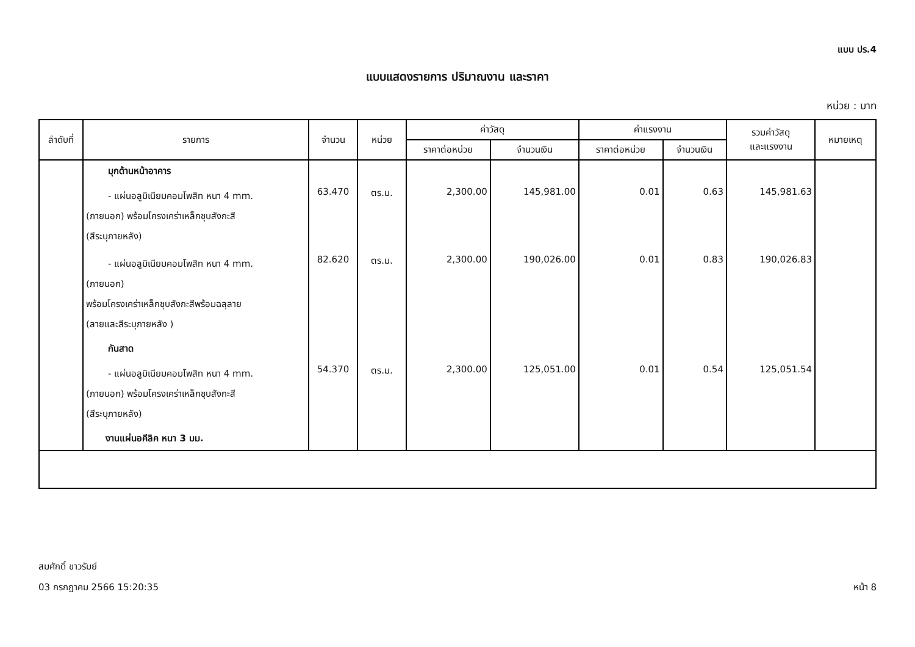แบบ ปร.4
แบบแสดงรายการ ปริมาณงาน และราคา
หน่วย : บาท
| ลำดับที่ | รายการ | จำนวน | หน่วย | ค่าวัสดุ | | ค่าแรงงาน | | รวมค่าวัสดุ และแรงงาน | หมายเหตุ |
| --- | --- | --- | --- | --- | --- | --- | --- | --- | --- |
| | | | | ราคาต่อหน่วย | จำนวนเงิน | ราคาต่อหน่วย | จำนวนเงิน | | |
| | มุกด้านหน้าอาคาร | | | | | | | | |
| | - แผ่นอลูมิเนียมคอมโพสิท หนา 4 mm. (ภายนอก) พร้อมโครงเคร่าเหล็กชุบสังกะสี (สีระบุภายหลัง) | 63.470 | ตร.ม. | 2,300.00 | 145,981.00 | 0.01 | 0.63 | 145,981.63 | |
| | - แผ่นอลูมิเนียมคอมโพสิท หนา 4 mm. (ภายนอก) พร้อมโครงเคร่าเหล็กชุบสังกะสีพร้อมฉลุลาย (ลายและสีระบุภายหลัง ) | 82.620 | ตร.ม. | 2,300.00 | 190,026.00 | 0.01 | 0.83 | 190,026.83 | |
| | กันสาด | | | | | | | | |
| | - แผ่นอลูมิเนียมคอมโพสิท หนา 4 mm. (ภายนอก) พร้อมโครงเคร่าเหล็กชุบสังกะสี (สีระบุภายหลัง) | 54.370 | ตร.ม. | 2,300.00 | 125,051.00 | 0.01 | 0.54 | 125,051.54 | |
| | งานแผ่นอคีลิค หนา 3 มม. | | | | | | | | |
สมศักดิ์ ขาวรัมย์
03 กรกฎาคม 2566 15:20:35 หน้า 8